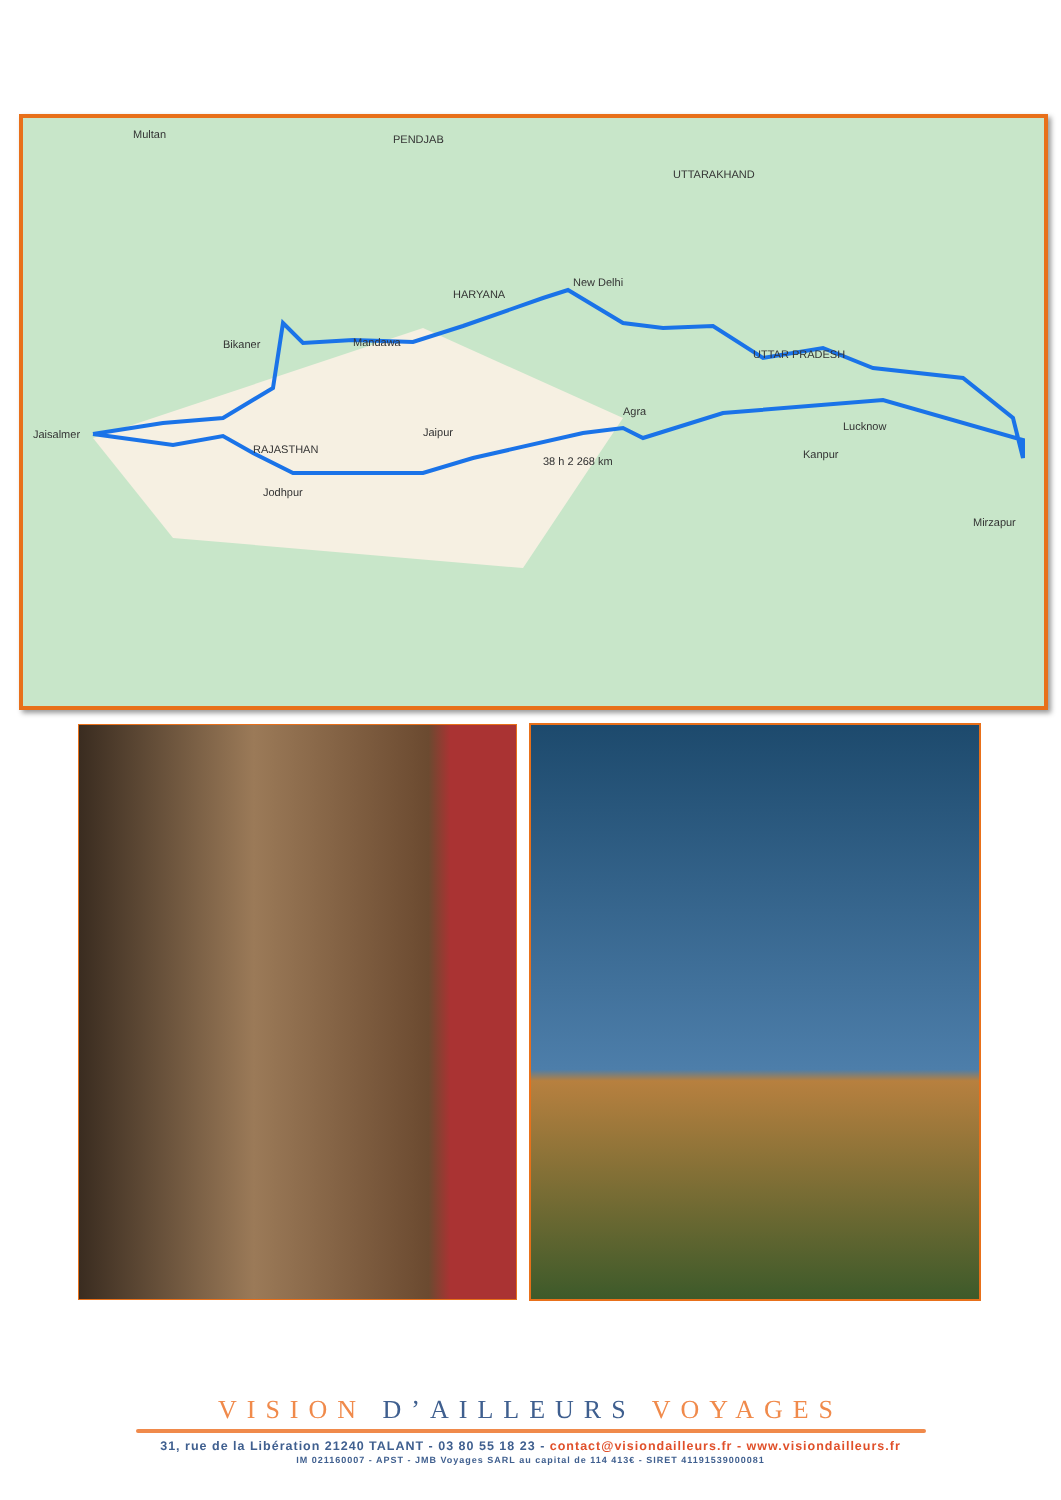Jaisalmer
Bikaner
Mandawa
New Delhi
Agra
Jaipur
Jodhpur
Lucknow
Kanpur
Mirzapur
RAJASTHAN
38 h 2 268 km
Multan
PENDJAB
UTTARAKHAND
HARYANA
UTTAR PRADESH
VISION D’AILLEURS VOYAGES
31, rue de la Libération 21240 TALANT - 03 80 55 18 23 - contact@visiondailleurs.fr - www.visiondailleurs.fr
IM 021160007 - APST - JMB Voyages SARL au capital de 114 413€ - SIRET 41191539000081